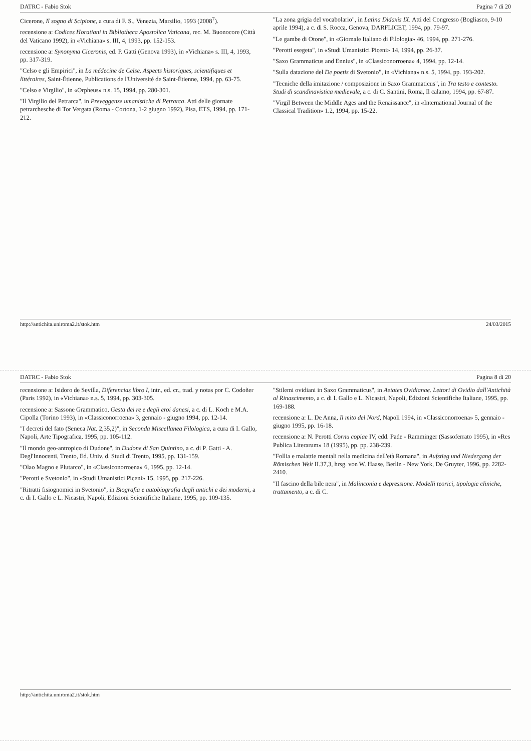DATRC - Fabio Stok Pagina 7 di 20
Cicerone, Il sogno di Scipione, a cura di F. S., Venezia, Marsilio, 1993 (2008<sup>7</sup>).
recensione a: Codices Horatiani in Bibliotheca Apostolica Vaticana, rec. M. Buonocore (Città del Vaticano 1992), in «Vichiana» s. III, 4, 1993, pp. 152-153.
recensione a: Synonyma Ciceronis, ed. P. Gatti (Genova 1993), in «Vichiana» s. III, 4, 1993, pp. 317-319.
"Celso e gli Empirici", in La médecine de Celse. Aspects historiques, scientifiques et littéraires, Saint-Étienne, Publications de l'Université de Saint-Étienne, 1994, pp. 63-75.
"Celso e Virgilio", in «Orpheus» n.s. 15, 1994, pp. 280-301.
"Il Virgilio del Petrarca", in Preveggenze umanistiche di Petrarca. Atti delle giornate petrarchesche di Tor Vergata (Roma - Cortona, 1-2 giugno 1992), Pisa, ETS, 1994, pp. 171-212.
"La zona grigia del vocabolario", in Latina Didaxis IX. Atti del Congresso (Bogliasco, 9-10 aprile 1994), a c. di S. Rocca, Genova, DARFLICET, 1994, pp. 79-97.
"Le gambe di Otone", in «Giornale Italiano di Filologia» 46, 1994, pp. 271-276.
"Perotti esegeta", in «Studi Umanistici Piceni» 14, 1994, pp. 26-37.
"Saxo Grammaticus and Ennius", in «Classiconorroena» 4, 1994, pp. 12-14.
"Sulla datazione del De poetis di Svetonio", in «Vichiana» n.s. 5, 1994, pp. 193-202.
"Tecniche della imitazione / composizione in Saxo Grammaticus", in Tra testo e contesto. Studi di scandinavistica medievale, a c. di C. Santini, Roma, Il calamo, 1994, pp. 67-87.
"Virgil Between the Middle Ages and the Renaissance", in «International Journal of the Classical Tradition» 1.2, 1994, pp. 15-22.
http://antichita.uniroma2.it/stok.htm 24/03/2015
DATRC - Fabio Stok Pagina 8 di 20
recensione a: Isidoro de Sevilla, Diferencias libro I, intr., ed. cr., trad. y notas por C. Codoñer (Paris 1992), in «Vichiana» n.s. 5, 1994, pp. 303-305.
recensione a: Sassone Grammatico, Gesta dei re e degli eroi danesi, a c. di L. Koch e M.A. Cipolla (Torino 1993), in «Classiconorroena» 3, gennaio - giugno 1994, pp. 12-14.
"I decreti del fato (Seneca Nat. 2,35,2)", in Seconda Miscellanea Filologica, a cura di I. Gallo, Napoli, Arte Tipografica, 1995, pp. 105-112.
"Il mondo geo-antropico di Dudone", in Dudone di San Quintino, a c. di P. Gatti - A. Degl'Innocenti, Trento, Ed. Univ. d. Studi di Trento, 1995, pp. 131-159.
"Olao Magno e Plutarco", in «Classiconorroena» 6, 1995, pp. 12-14.
"Perotti e Svetonio", in «Studi Umanistici Piceni» 15, 1995, pp. 217-226.
"Ritratti fisiognomici in Svetonio", in Biografia e autobiografia degli antichi e dei moderni, a c. di I. Gallo e L. Nicastri, Napoli, Edizioni Scientifiche Italiane, 1995, pp. 109-135.
"Stilemi ovidiani in Saxo Grammaticus", in Aetates Ovidianae. Lettori di Ovidio dall'Antichità al Rinascimento, a c. di I. Gallo e L. Nicastri, Napoli, Edizioni Scientifiche Italiane, 1995, pp. 169-188.
recensione a: L. De Anna, Il mito del Nord, Napoli 1994, in «Classiconorroena» 5, gennaio - giugno 1995, pp. 16-18.
recensione a: N. Perotti Cornu copiae IV, edd. Pade - Ramminger (Sassoferrato 1995), in «Res Publica Literarum» 18 (1995), pp. pp. 238-239.
"Follia e malattie mentali nella medicina dell'età Romana", in Aufstieg und Niedergang der Römischen Welt II.37,3, hrsg. von W. Haase, Berlin - New York, De Gruyter, 1996, pp. 2282-2410.
"Il fascino della bile nera", in Malinconia e depressione. Modelli teorici, tipologie cliniche, trattamento, a c. di C.
http://antichita.uniroma2.it/stok.htm